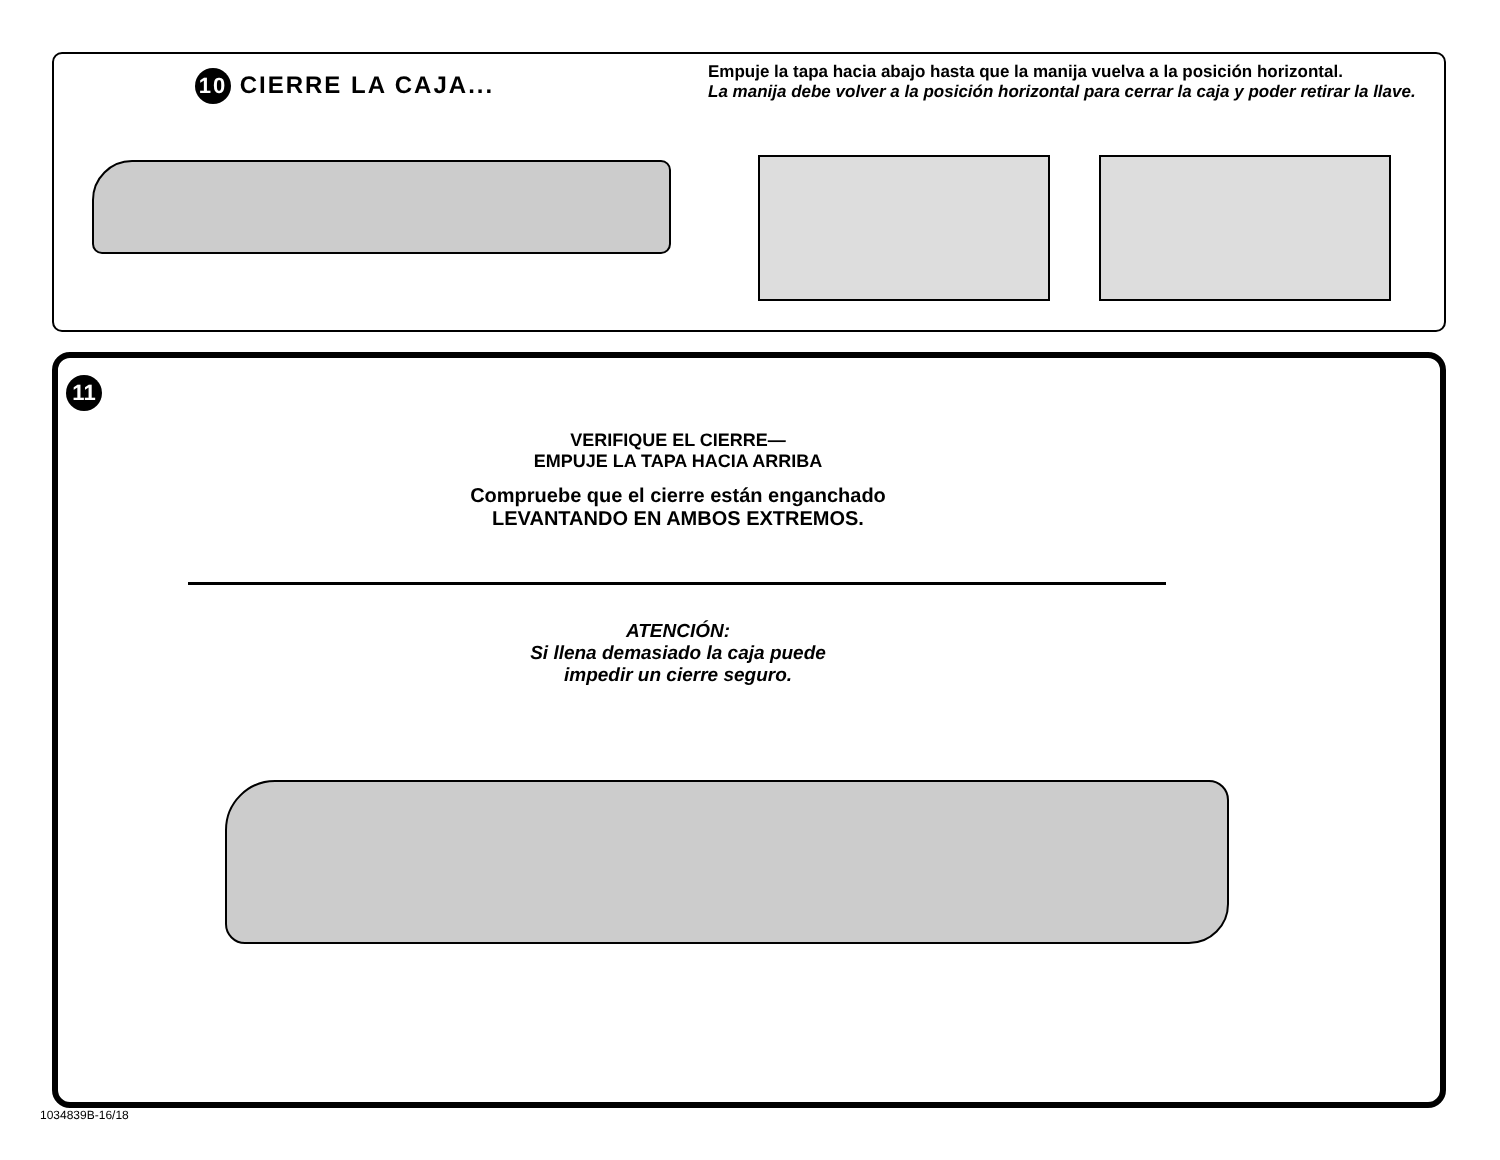10 CIERRE LA CAJA...
Empuje la tapa hacia abajo hasta que la manija vuelva a la posición horizontal.
La manija debe volver a la posición horizontal para cerrar la caja y poder retirar la llave.
11
VERIFIQUE EL CIERRE—
EMPUJE LA TAPA HACIA ARRIBA
Compruebe que el cierre están enganchado
LEVANTANDO EN AMBOS EXTREMOS.
ATENCIÓN:
Si llena demasiado la caja puede
impedir un cierre seguro.
1034839B-16/18